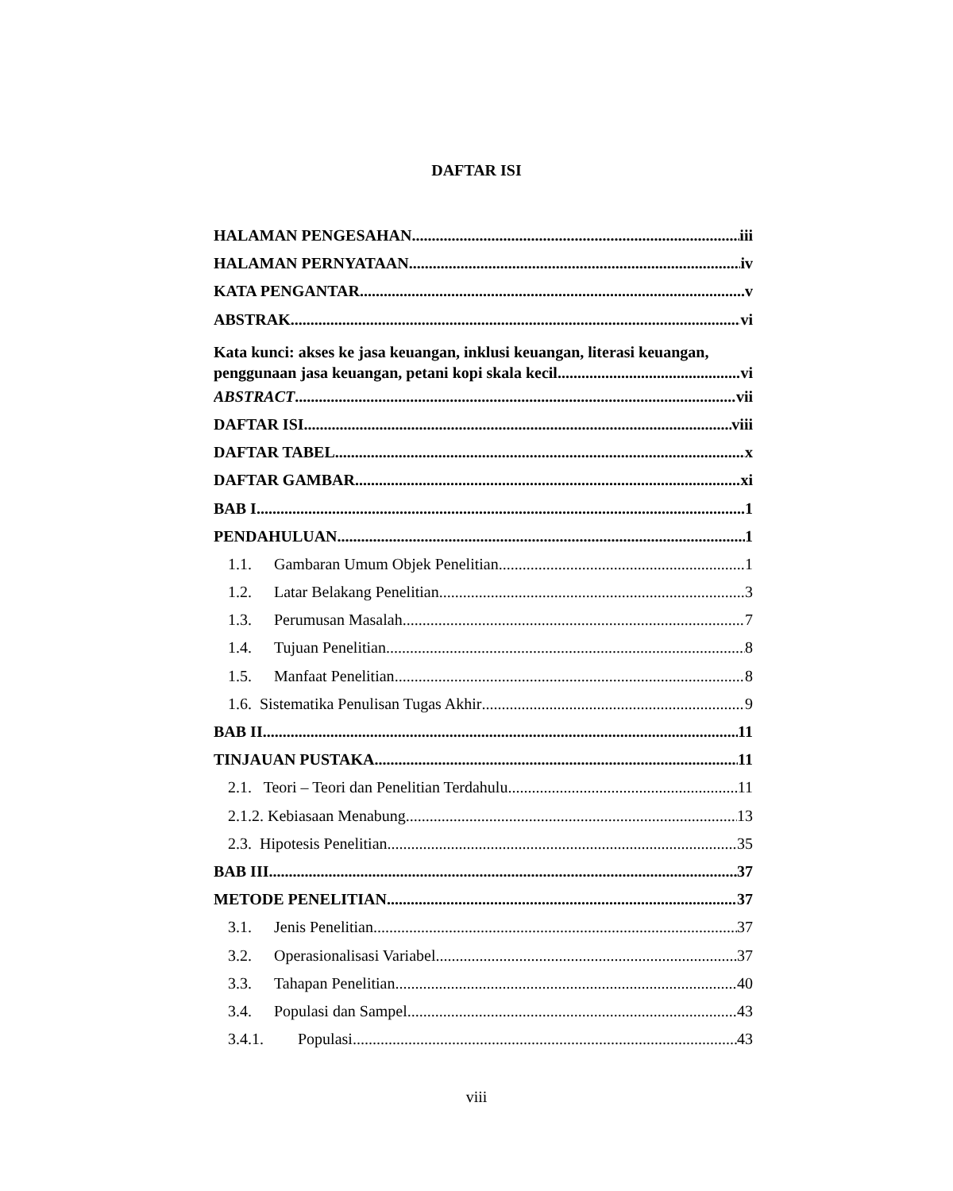DAFTAR ISI
HALAMAN PENGESAHAN iii
HALAMAN PERNYATAAN iv
KATA PENGANTAR v
ABSTRAK vi
Kata kunci: akses ke jasa keuangan, inklusi keuangan, literasi keuangan,
penggunaan jasa keuangan, petani kopi skala kecil vi
ABSTRACT vii
DAFTAR ISI viii
DAFTAR TABEL x
DAFTAR GAMBAR xi
BAB I 1
PENDAHULUAN 1
1.1. Gambaran Umum Objek Penelitian 1
1.2. Latar Belakang Penelitian 3
1.3. Perumusan Masalah 7
1.4. Tujuan Penelitian 8
1.5. Manfaat Penelitian 8
1.6. Sistematika Penulisan Tugas Akhir 9
BAB II 11
TINJAUAN PUSTAKA 11
2.1. Teori – Teori dan Penelitian Terdahulu 11
2.1.2. Kebiasaan Menabung 13
2.3. Hipotesis Penelitian 35
BAB III 37
METODE PENELITIAN 37
3.1. Jenis Penelitian 37
3.2. Operasionalisasi Variabel 37
3.3. Tahapan Penelitian 40
3.4. Populasi dan Sampel 43
3.4.1. Populasi 43
viii